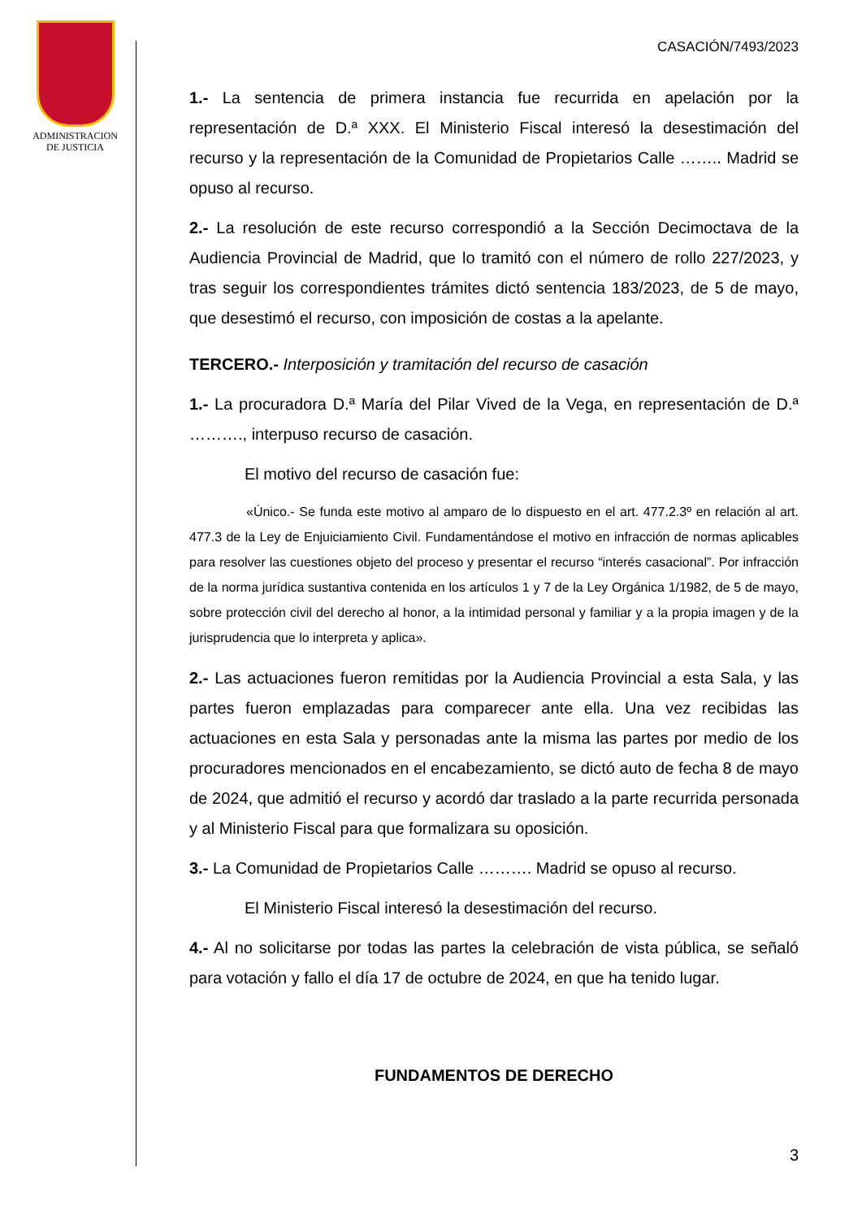ADMINISTRACION
DE JUSTICIA
CASACIÓN/7493/2023
1.- La sentencia de primera instancia fue recurrida en apelación por la representación de D.ª XXX. El Ministerio Fiscal interesó la desestimación del recurso y la representación de la Comunidad de Propietarios Calle …….. Madrid se opuso al recurso.
2.- La resolución de este recurso correspondió a la Sección Decimoctava de la Audiencia Provincial de Madrid, que lo tramitó con el número de rollo 227/2023, y tras seguir los correspondientes trámites dictó sentencia 183/2023, de 5 de mayo, que desestimó el recurso, con imposición de costas a la apelante.
TERCERO.- Interposición y tramitación del recurso de casación
1.- La procuradora D.ª María del Pilar Vived de la Vega, en representación de D.ª ………., interpuso recurso de casación.
El motivo del recurso de casación fue:
«Único.- Se funda este motivo al amparo de lo dispuesto en el art. 477.2.3º en relación al art. 477.3 de la Ley de Enjuiciamiento Civil. Fundamentándose el motivo en infracción de normas aplicables para resolver las cuestiones objeto del proceso y presentar el recurso “interés casacional”. Por infracción de la norma jurídica sustantiva contenida en los artículos 1 y 7 de la Ley Orgánica 1/1982, de 5 de mayo, sobre protección civil del derecho al honor, a la intimidad personal y familiar y a la propia imagen y de la jurisprudencia que lo interpreta y aplica».
2.- Las actuaciones fueron remitidas por la Audiencia Provincial a esta Sala, y las partes fueron emplazadas para comparecer ante ella. Una vez recibidas las actuaciones en esta Sala y personadas ante la misma las partes por medio de los procuradores mencionados en el encabezamiento, se dictó auto de fecha 8 de mayo de 2024, que admitió el recurso y acordó dar traslado a la parte recurrida personada y al Ministerio Fiscal para que formalizara su oposición.
3.- La Comunidad de Propietarios Calle ………. Madrid se opuso al recurso.
El Ministerio Fiscal interesó la desestimación del recurso.
4.- Al no solicitarse por todas las partes la celebración de vista pública, se señaló para votación y fallo el día 17 de octubre de 2024, en que ha tenido lugar.
FUNDAMENTOS DE DERECHO
3